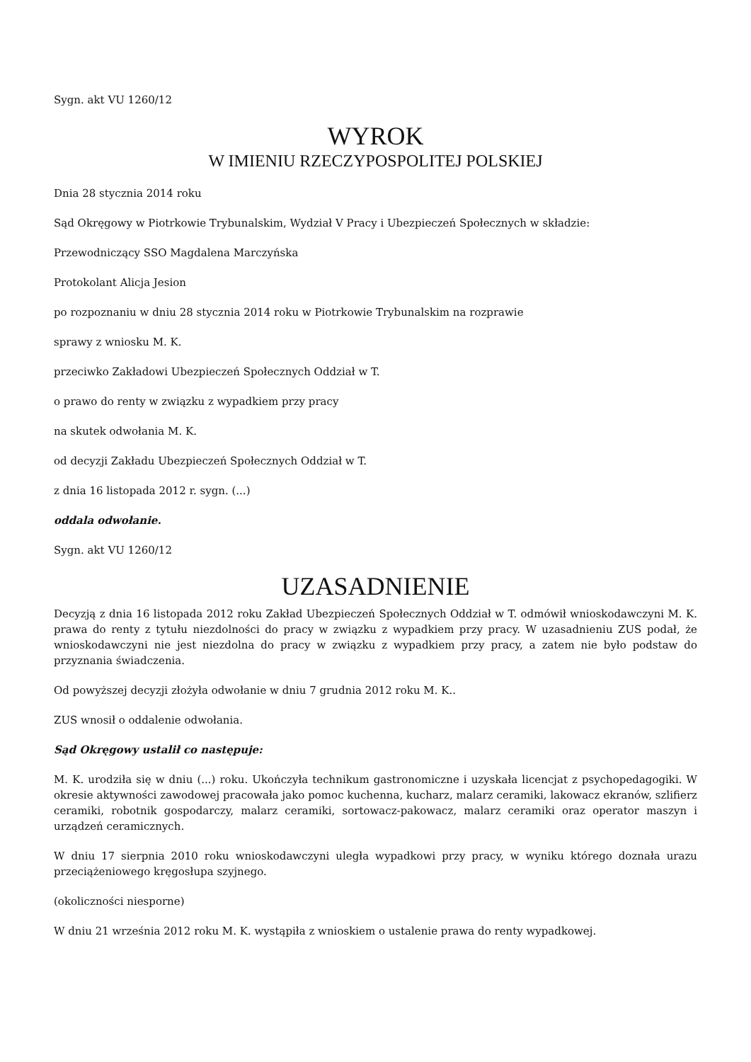Sygn. akt VU 1260/12
WYROK
W IMIENIU RZECZYPOSPOLITEJ POLSKIEJ
Dnia 28 stycznia 2014 roku
Sąd Okręgowy w Piotrkowie Trybunalskim, Wydział V Pracy i Ubezpieczeń Społecznych w składzie:
Przewodniczący SSO Magdalena Marczyńska
Protokolant Alicja Jesion
po rozpoznaniu w dniu 28 stycznia 2014 roku w Piotrkowie Trybunalskim na rozprawie
sprawy z wniosku M. K.
przeciwko Zakładowi Ubezpieczeń Społecznych Oddział w T.
o prawo do renty w związku z wypadkiem przy pracy
na skutek odwołania M. K.
od decyzji Zakładu Ubezpieczeń Społecznych Oddział w T.
z dnia 16 listopada 2012 r. sygn. (...)
oddala odwołanie.
Sygn. akt VU 1260/12
UZASADNIENIE
Decyzją z dnia 16 listopada 2012 roku Zakład Ubezpieczeń Społecznych Oddział w T. odmówił wnioskodawczyni M. K. prawa do renty z tytułu niezdolności do pracy w związku z wypadkiem przy pracy. W uzasadnieniu ZUS podał, że wnioskodawczyni nie jest niezdolna do pracy w związku z wypadkiem przy pracy, a zatem nie było podstaw do przyznania świadczenia.
Od powyższej decyzji złożyła odwołanie w dniu 7 grudnia 2012 roku M. K..
ZUS wnosił o oddalenie odwołania.
Sąd Okręgowy ustalił co następuje:
M. K. urodziła się w dniu (...) roku. Ukończyła technikum gastronomiczne i uzyskała licencjat z psychopedagogiki. W okresie aktywności zawodowej pracowała jako pomoc kuchenna, kucharz, malarz ceramiki, lakowacz ekranów, szlifierz ceramiki, robotnik gospodarczy, malarz ceramiki, sortowacz-pakowacz, malarz ceramiki oraz operator maszyn i urządzeń ceramicznych.
W dniu 17 sierpnia 2010 roku wnioskodawczyni uległa wypadkowi przy pracy, w wyniku którego doznała urazu przeciążeniowego kręgosłupa szyjnego.
(okoliczności niesporne)
W dniu 21 września 2012 roku M. K. wystąpiła z wnioskiem o ustalenie prawa do renty wypadkowej.